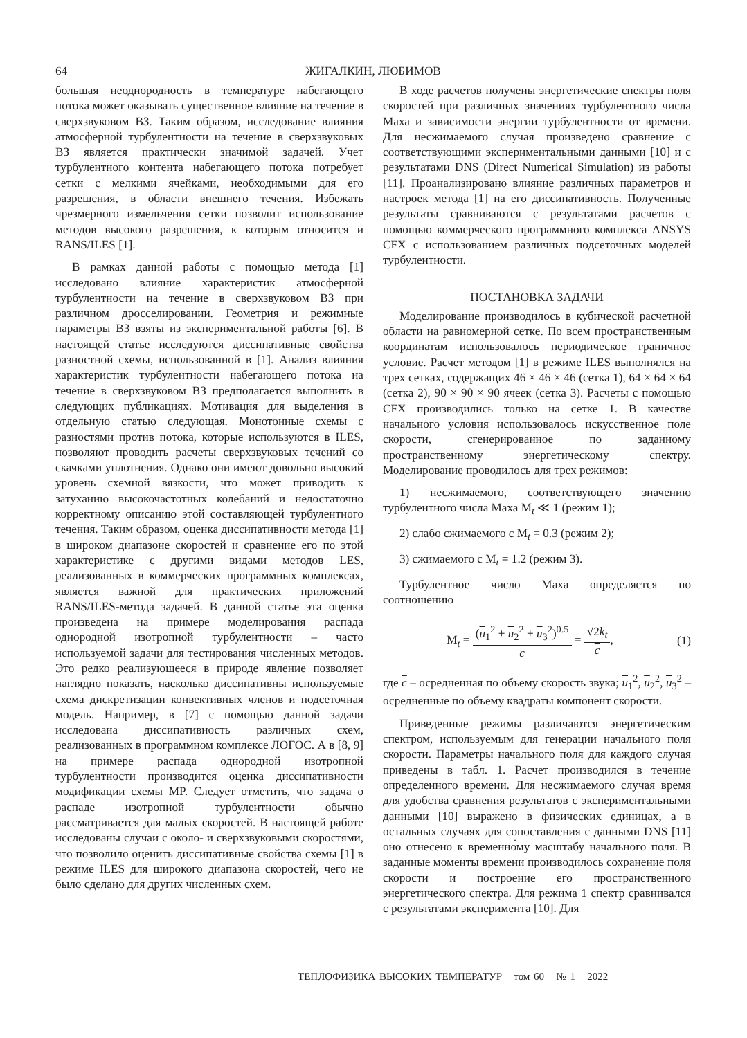64 ЖИГАЛКИН, ЛЮБИМОВ
большая неоднородность в температуре набегающего потока может оказывать существенное влияние на течение в сверхзвуковом ВЗ. Таким образом, исследование влияния атмосферной турбулентности на течение в сверхзвуковых ВЗ является практически значимой задачей. Учет турбулентного контента набегающего потока потребует сетки с мелкими ячейками, необходимыми для его разрешения, в области внешнего течения. Избежать чрезмерного измельчения сетки позволит использование методов высокого разрешения, к которым относится и RANS/ILES [1].
В рамках данной работы с помощью метода [1] исследовано влияние характеристик атмосферной турбулентности на течение в сверхзвуковом ВЗ при различном дросселировании. Геометрия и режимные параметры ВЗ взяты из экспериментальной работы [6]. В настоящей статье исследуются диссипативные свойства разностной схемы, использованной в [1]. Анализ влияния характеристик турбулентности набегающего потока на течение в сверхзвуковом ВЗ предполагается выполнить в следующих публикациях. Мотивация для выделения в отдельную статью следующая. Монотонные схемы с разностями против потока, которые используются в ILES, позволяют проводить расчеты сверхзвуковых течений со скачками уплотнения. Однако они имеют довольно высокий уровень схемной вязкости, что может приводить к затуханию высокочастотных колебаний и недостаточно корректному описанию этой составляющей турбулентного течения. Таким образом, оценка диссипативности метода [1] в широком диапазоне скоростей и сравнение его по этой характеристике с другими видами методов LES, реализованных в коммерческих программных комплексах, является важной для практических приложений RANS/ILES-метода задачей. В данной статье эта оценка произведена на примере моделирования распада однородной изотропной турбулентности – часто используемой задачи для тестирования численных методов. Это редко реализующееся в природе явление позволяет наглядно показать, насколько диссипативны используемые схема дискретизации конвективных членов и подсеточная модель. Например, в [7] с помощью данной задачи исследована диссипативность различных схем, реализованных в программном комплексе ЛОГОС. А в [8, 9] на примере распада однородной изотропной турбулентности производится оценка диссипативности модификации схемы MP. Следует отметить, что задача о распаде изотропной турбулентности обычно рассматривается для малых скоростей. В настоящей работе исследованы случаи с около- и сверхзвуковыми скоростями, что позволило оценить диссипативные свойства схемы [1] в режиме ILES для широкого диапазона скоростей, чего не было сделано для других численных схем.
В ходе расчетов получены энергетические спектры поля скоростей при различных значениях турбулентного числа Маха и зависимости энергии турбулентности от времени. Для несжимаемого случая произведено сравнение с соответствующими экспериментальными данными [10] и с результатами DNS (Direct Numerical Simulation) из работы [11]. Проанализировано влияние различных параметров и настроек метода [1] на его диссипативность. Полученные результаты сравниваются с результатами расчетов с помощью коммерческого программного комплекса ANSYS CFX с использованием различных подсеточных моделей турбулентности.
ПОСТАНОВКА ЗАДАЧИ
Моделирование производилось в кубической расчетной области на равномерной сетке. По всем пространственным координатам использовалось периодическое граничное условие. Расчет методом [1] в режиме ILES выполнялся на трех сетках, содержащих 46 × 46 × 46 (сетка 1), 64 × 64 × 64 (сетка 2), 90 × 90 × 90 ячеек (сетка 3). Расчеты с помощью CFX производились только на сетке 1. В качестве начального условия использовалось искусственное поле скорости, сгенерированное по заданному пространственному энергетическому спектру. Моделирование проводилось для трех режимов:
1) несжимаемого, соответствующего значению турбулентного числа Маха M<sub>t</sub> ≪ 1 (режим 1);
2) слабо сжимаемого с M<sub>t</sub> = 0.3 (режим 2);
3) сжимаемого с M<sub>t</sub> = 1.2 (режим 3).
Турбулентное число Маха определяется по соотношению
M<sub>t</sub> = (u<sub>1</sub><sup>2</sup> + u<sub>2</sub><sup>2</sup> + u<sub>3</sub><sup>2</sup>)<sup>0.5</sup> c = √2k<sub>t</sub> c,
(1)
где c – осредненная по объему скорость звука; u<sub>1</sub><sup>2</sup>, u<sub>2</sub><sup>2</sup>, u<sub>3</sub><sup>2</sup> – осредненные по объему квадраты компонент скорости.
Приведенные режимы различаются энергетическим спектром, используемым для генерации начального поля скорости. Параметры начального поля для каждого случая приведены в табл. 1. Расчет производился в течение определенного времени. Для несжимаемого случая время для удобства сравнения результатов с экспериментальными данными [10] выражено в физических единицах, а в остальных случаях для сопоставления с данными DNS [11] оно отнесено к временно́му масштабу начального поля. В заданные моменты времени производилось сохранение поля скорости и построение его пространственного энергетического спектра. Для режима 1 спектр сравнивался с результатами эксперимента [10]. Для
ТЕПЛОФИЗИКА ВЫСОКИХ ТЕМПЕРАТУР том 60 № 1 2022